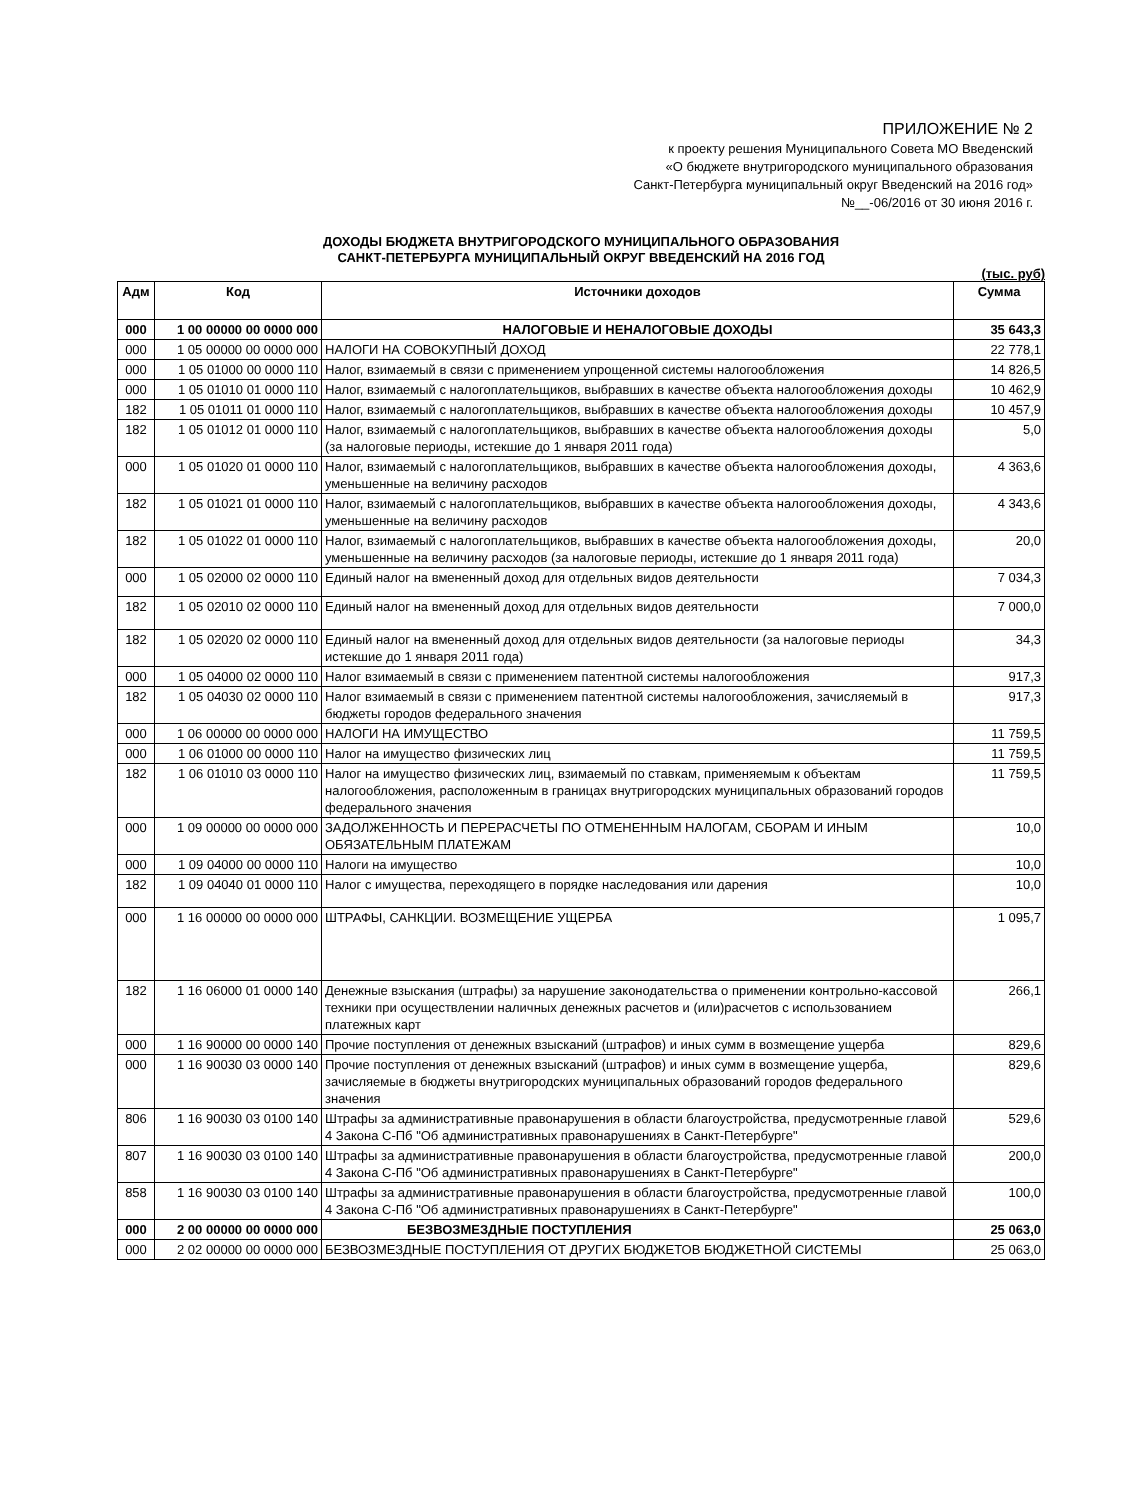ПРИЛОЖЕНИЕ № 2
к проекту решения Муниципального Совета МО Введенский
«О бюджете внутригородского муниципального образования
Санкт-Петербурга муниципальный округ Введенский на 2016 год»
№__-06/2016 от 30 июня 2016 г.
ДОХОДЫ БЮДЖЕТА ВНУТРИГОРОДСКОГО МУНИЦИПАЛЬНОГО ОБРАЗОВАНИЯ
САНКТ-ПЕТЕРБУРГА МУНИЦИПАЛЬНЫЙ ОКРУГ ВВЕДЕНСКИЙ НА 2016 ГОД
(тыс. руб)
| Адм | Код | Источники доходов | Сумма |
| --- | --- | --- | --- |
| 000 | 1 00 00000 00 0000 000 | НАЛОГОВЫЕ И НЕНАЛОГОВЫЕ ДОХОДЫ | 35 643,3 |
| 000 | 1 05 00000 00 0000 000 | НАЛОГИ НА СОВОКУПНЫЙ ДОХОД | 22 778,1 |
| 000 | 1 05 01000 00 0000 110 | Налог, взимаемый в связи с применением упрощенной системы налогообложения | 14 826,5 |
| 000 | 1 05 01010 01 0000 110 | Налог, взимаемый с налогоплательщиков, выбравших в качестве объекта налогообложения доходы | 10 462,9 |
| 182 | 1 05 01011 01 0000 110 | Налог, взимаемый с налогоплательщиков, выбравших в качестве объекта налогообложения доходы | 10 457,9 |
| 182 | 1 05 01012 01 0000 110 | Налог, взимаемый с налогоплательщиков, выбравших в качестве объекта налогообложения доходы (за налоговые периоды, истекшие до 1 января 2011 года) | 5,0 |
| 000 | 1 05 01020 01 0000 110 | Налог, взимаемый с налогоплательщиков, выбравших в качестве объекта налогообложения доходы, уменьшенные на величину расходов | 4 363,6 |
| 182 | 1 05 01021 01 0000 110 | Налог, взимаемый с налогоплательщиков, выбравших в качестве объекта налогообложения доходы, уменьшенные на величину расходов | 4 343,6 |
| 182 | 1 05 01022 01 0000 110 | Налог, взимаемый с налогоплательщиков, выбравших в качестве объекта налогообложения доходы, уменьшенные на величину расходов (за налоговые периоды, истекшие до 1 января 2011 года) | 20,0 |
| 000 | 1 05 02000 02 0000 110 | Единый налог на вмененный доход для отдельных видов деятельности | 7 034,3 |
| 182 | 1 05 02010 02 0000 110 | Единый налог на вмененный доход для отдельных видов деятельности | 7 000,0 |
| 182 | 1 05 02020 02 0000 110 | Единый налог на вмененный доход для отдельных видов деятельности (за налоговые периоды истекшие до 1 января 2011 года) | 34,3 |
| 000 | 1 05 04000 02 0000 110 | Налог взимаемый в связи с применением патентной системы налогообложения | 917,3 |
| 182 | 1 05 04030 02 0000 110 | Налог взимаемый в связи с применением патентной системы налогообложения, зачисляемый в бюджеты городов федерального значения | 917,3 |
| 000 | 1 06 00000 00 0000 000 | НАЛОГИ НА ИМУЩЕСТВО | 11 759,5 |
| 000 | 1 06 01000 00 0000 110 | Налог на имущество физических лиц | 11 759,5 |
| 182 | 1 06 01010 03 0000 110 | Налог на имущество физических лиц, взимаемый по ставкам, применяемым к объектам налогообложения, расположенным в границах внутригородских муниципальных образований городов федерального значения | 11 759,5 |
| 000 | 1 09 00000 00 0000 000 | ЗАДОЛЖЕННОСТЬ И ПЕРЕРАСЧЕТЫ ПО ОТМЕНЕННЫМ НАЛОГАМ, СБОРАМ И ИНЫМ ОБЯЗАТЕЛЬНЫМ ПЛАТЕЖАМ | 10,0 |
| 000 | 1 09 04000 00 0000 110 | Налоги на имущество | 10,0 |
| 182 | 1 09 04040 01 0000 110 | Налог с имущества, переходящего в порядке наследования или дарения | 10,0 |
| 000 | 1 16 00000 00 0000 000 | ШТРАФЫ, САНКЦИИ. ВОЗМЕЩЕНИЕ УЩЕРБА | 1 095,7 |
| 182 | 1 16 06000 01 0000 140 | Денежные взыскания (штрафы) за нарушение законодательства о применении контрольно-кассовой техники при осуществлении наличных денежных расчетов и (или)расчетов с использованием платежных карт | 266,1 |
| 000 | 1 16 90000 00 0000 140 | Прочие поступления от денежных взысканий (штрафов) и иных сумм в возмещение ущерба | 829,6 |
| 000 | 1 16 90030 03 0000 140 | Прочие поступления от денежных взысканий (штрафов) и иных сумм в возмещение ущерба, зачисляемые в бюджеты внутригородских муниципальных образований городов федерального значения | 829,6 |
| 806 | 1 16 90030 03 0100 140 | Штрафы за административные правонарушения в области благоустройства, предусмотренные главой 4 Закона С-Пб "Об административных правонарушениях в Санкт-Петербурге" | 529,6 |
| 807 | 1 16 90030 03 0100 140 | Штрафы за административные правонарушения в области благоустройства, предусмотренные главой 4 Закона С-Пб "Об административных правонарушениях в Санкт-Петербурге" | 200,0 |
| 858 | 1 16 90030 03 0100 140 | Штрафы за административные правонарушения в области благоустройства, предусмотренные главой 4 Закона С-Пб "Об административных правонарушениях в Санкт-Петербурге" | 100,0 |
| 000 | 2 00 00000 00 0000 000 | БЕЗВОЗМЕЗДНЫЕ ПОСТУПЛЕНИЯ | 25 063,0 |
| 000 | 2 02 00000 00 0000 000 | БЕЗВОЗМЕЗДНЫЕ ПОСТУПЛЕНИЯ ОТ ДРУГИХ БЮДЖЕТОВ БЮДЖЕТНОЙ СИСТЕМЫ | 25 063,0 |